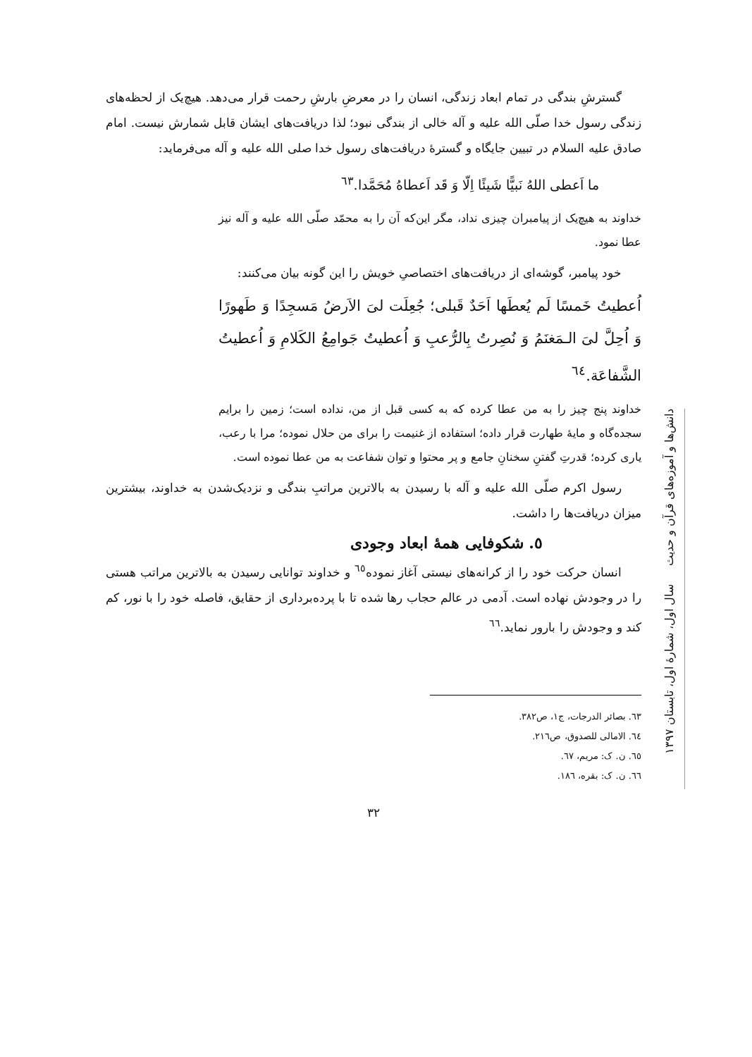گسترشِ بندگی در تمام ابعاد زندگی، انسان را در معرضِ بارشِ رحمت قرار می‌دهد. هیچ‌یک از لحظه‌های زندگی رسول خدا صلّی الله علیه و آله خالی از بندگی نبود؛ لذا دریافت‌های ایشان قابل شمارش نیست. امام صادق علیه السلام در تبیین جایگاه و گسترهٔ دریافت‌های رسول خدا صلی الله علیه و آله می‌فرماید:
ما اَعطی اللهُ نَبیًّا شَیئًا اِلّا وَ قَد اَعطاهُ مُحَمَّدا.<sup>٦٣</sup>
خداوند به هیچ‌یک از پیامبران چیزی نداد، مگر این‌که آن را به محمّد صلّی الله علیه و آله نیز عطا نمود.
خود پیامبر، گوشه‌ای از دریافت‌های اختصاصیِ خویش را این گونه بیان می‌کنند:
اُعطیتُ خَمسًا لَم یُعطَها اَحَدٌ قَبلی؛ جُعِلَت لیَ الاَرضُ مَسجِدًا وَ طَهورًا وَ اُحِلَّ لیَ الـمَغنَمُ وَ نُصِرتُ بِالرُّعبِ وَ اُعطیتُ جَوامِعُ الکَلامِ وَ اُعطیتُ الشَّفاعَة.<sup>٦٤</sup>
خداوند پنج چیز را به من عطا کرده که به کسی قبل از من، نداده است؛ زمین را برایم سجده‌گاه و مایهٔ طهارت قرار داده؛ استفاده از غنیمت را برای من حلال نموده؛ مرا با رعب، یاری کرده؛ قدرتِ گفتنِ سخنانِ جامع و پر محتوا و توان شفاعت به من عطا نموده است.
رسول اکرم صلّی الله علیه و آله با رسیدن به بالاترین مراتبِ بندگی و نزدیک‌شدن به خداوند، بیشترین میزان دریافت‌ها را داشت.
٥. شکوفایی همهٔ ابعاد وجودی
انسان حرکت خود را از کرانه‌های نیستی آغاز نموده<sup>٦٥</sup> و خداوند توانایی رسیدن به بالاترین مراتب هستی را در وجودش نهاده است. آدمی در عالم حجاب رها شده تا با پرده‌برداری از حقایق، فاصله خود را با نور، کم کند و وجودش را بارور نماید.<sup>٦٦</sup>
٦٣. بصائر الدرجات، ج١، ص٣٨٢.
٦٤. الامالی للصدوق، ص٢١٦.
٦٥. ن. ک: مریم، ٦٧.
٦٦. ن. ک: بقره، ١٨٦.
٣٢
دانش‌ها و آموزه‌های قرآن و حدیث سال اول، شمارهٔ اول، تابستان ١٣٩٧